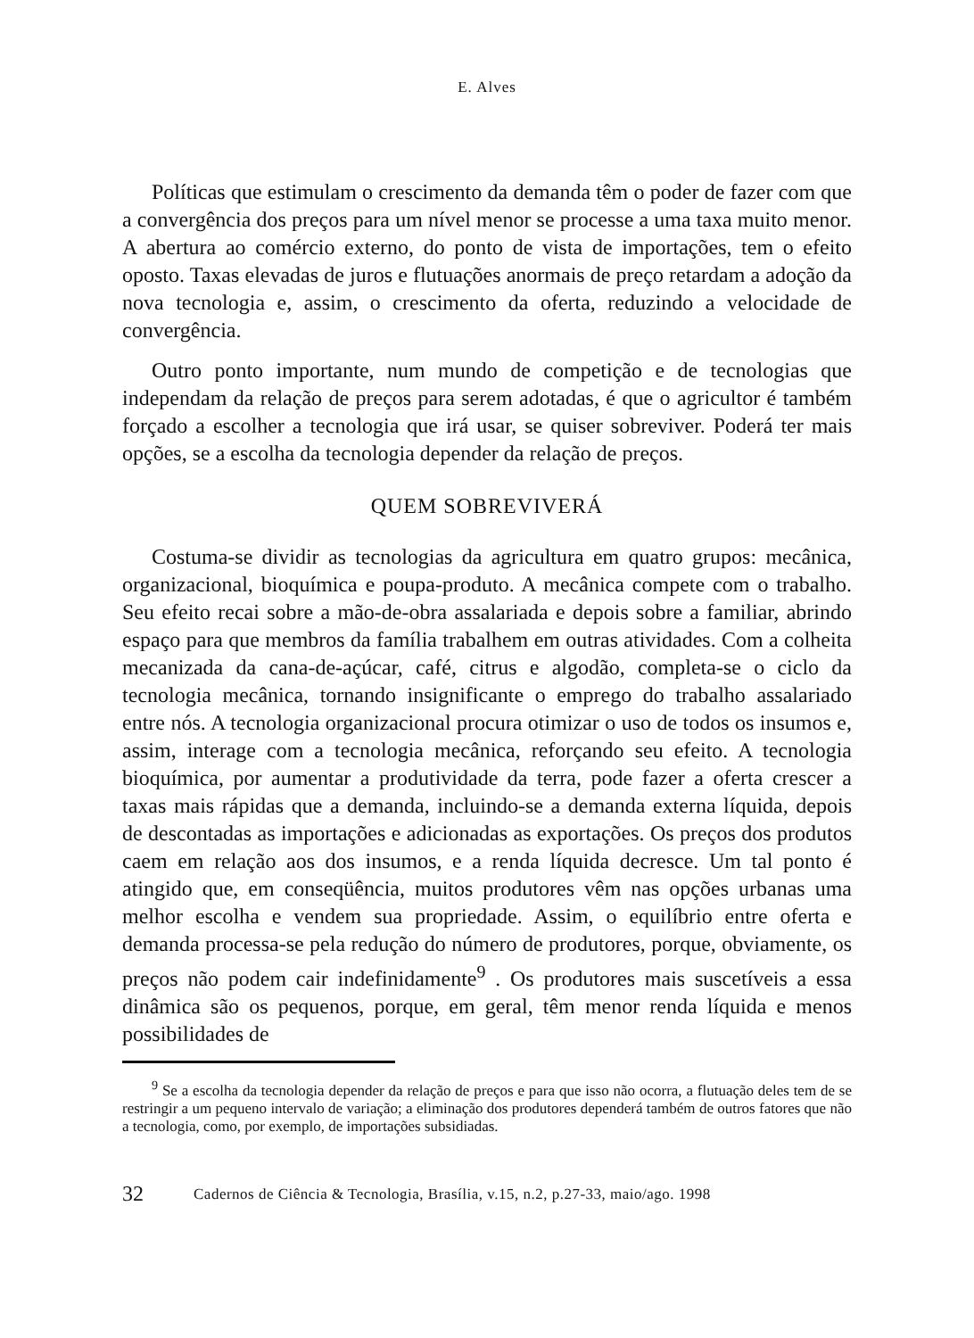E. Alves
Políticas que estimulam o crescimento da demanda têm o poder de fazer com que a convergência dos preços para um nível menor se processe a uma taxa muito menor. A abertura ao comércio externo, do ponto de vista de importações, tem o efeito oposto. Taxas elevadas de juros e flutuações anormais de preço retardam a adoção da nova tecnologia e, assim, o crescimento da oferta, reduzindo a velocidade de convergência.
Outro ponto importante, num mundo de competição e de tecnologias que independam da relação de preços para serem adotadas, é que o agricultor é também forçado a escolher a tecnologia que irá usar, se quiser sobreviver. Poderá ter mais opções, se a escolha da tecnologia depender da relação de preços.
QUEM SOBREVIVERÁ
Costuma-se dividir as tecnologias da agricultura em quatro grupos: mecânica, organizacional, bioquímica e poupa-produto. A mecânica compete com o trabalho. Seu efeito recai sobre a mão-de-obra assalariada e depois sobre a familiar, abrindo espaço para que membros da família trabalhem em outras atividades. Com a colheita mecanizada da cana-de-açúcar, café, citrus e algodão, completa-se o ciclo da tecnologia mecânica, tornando insignificante o emprego do trabalho assalariado entre nós. A tecnologia organizacional procura otimizar o uso de todos os insumos e, assim, interage com a tecnologia mecânica, reforçando seu efeito. A tecnologia bioquímica, por aumentar a produtividade da terra, pode fazer a oferta crescer a taxas mais rápidas que a demanda, incluindo-se a demanda externa líquida, depois de descontadas as importações e adicionadas as exportações. Os preços dos produtos caem em relação aos dos insumos, e a renda líquida decresce. Um tal ponto é atingido que, em conseqüência, muitos produtores vêm nas opções urbanas uma melhor escolha e vendem sua propriedade. Assim, o equilíbrio entre oferta e demanda processa-se pela redução do número de produtores, porque, obviamente, os preços não podem cair indefinidamente<sup>9</sup> . Os produtores mais suscetíveis a essa dinâmica são os pequenos, porque, em geral, têm menor renda líquida e menos possibilidades de
<sup>9</sup> Se a escolha da tecnologia depender da relação de preços e para que isso não ocorra, a flutuação deles tem de se restringir a um pequeno intervalo de variação; a eliminação dos produtores dependerá também de outros fatores que não a tecnologia, como, por exemplo, de importações subsidiadas.
32 Cadernos de Ciência & Tecnologia, Brasília, v.15, n.2, p.27-33, maio/ago. 1998